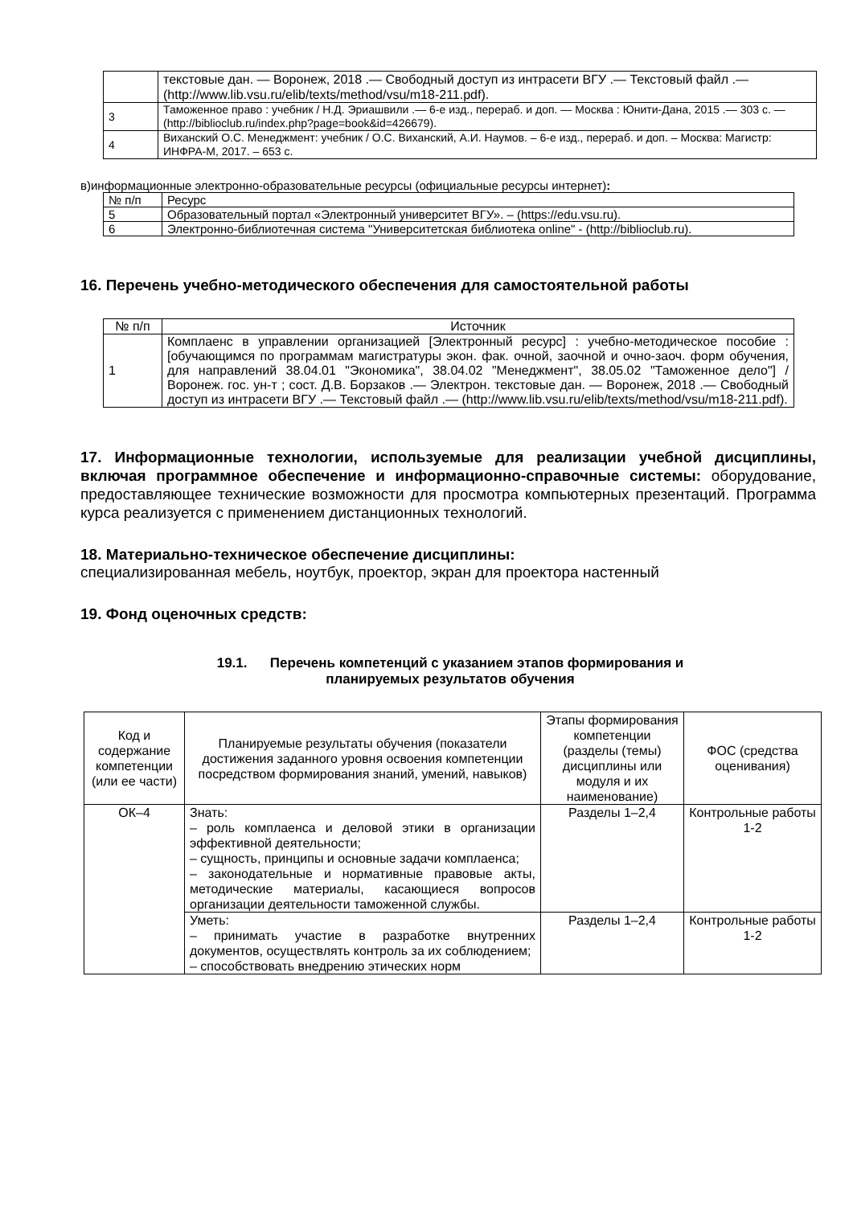| | текстовые дан. — Воронеж, 2018 .— Свободный доступ из интрасети ВГУ .— Текстовый файл .— (http://www.lib.vsu.ru/elib/texts/method/vsu/m18-211.pdf). |
| 3 | Таможенное право : учебник / Н.Д. Эриашвили .— 6-е изд., перераб. и доп. — Москва : Юнити-Дана, 2015 .— 303 с. — (http://biblioclub.ru/index.php?page=book&id=426679). |
| 4 | Виханский О.С. Менеджмент: учебник / О.С. Виханский, А.И. Наумов. – 6-е изд., перераб. и доп. – Москва: Магистр: ИНФРА-М, 2017. – 653 с. |
в)информационные электронно-образовательные ресурсы (официальные ресурсы интернет):
| № п/п | Ресурс |
| 5 | Образовательный портал «Электронный университет ВГУ». – (https://edu.vsu.ru). |
| 6 | Электронно-библиотечная система "Университетская библиотека online" - (http://biblioclub.ru). |
16. Перечень учебно-методического обеспечения для самостоятельной работы
| № п/п | Источник |
| 1 | Комплаенс в управлении организацией [Электронный ресурс] : учебно-методическое пособие : [обучающимся по программам магистратуры экон. фак. очной, заочной и очно-заоч. форм обучения, для направлений 38.04.01 "Экономика", 38.04.02 "Менеджмент", 38.05.02 "Таможенное дело"] / Воронеж. гос. ун-т ; сост. Д.В. Борзаков .— Электрон. текстовые дан. — Воронеж, 2018 .— Свободный доступ из интрасети ВГУ .— Текстовый файл .— (http://www.lib.vsu.ru/elib/texts/method/vsu/m18-211.pdf). |
17. Информационные технологии, используемые для реализации учебной дисциплины, включая программное обеспечение и информационно-справочные системы: оборудование, предоставляющее технические возможности для просмотра компьютерных презентаций. Программа курса реализуется с применением дистанционных технологий.
18. Материально-техническое обеспечение дисциплины:
специализированная мебель, ноутбук, проектор, экран для проектора настенный
19. Фонд оценочных средств:
19.1. Перечень компетенций с указанием этапов формирования и
планируемых результатов обучения
| Код и содержание компетенции (или ее части) | Планируемые результаты обучения (показатели достижения заданного уровня освоения компетенции посредством формирования знаний, умений, навыков) | Этапы формирования компетенции (разделы (темы) дисциплины или модуля и их наименование) | ФОС (средства оценивания) |
| --- | --- | --- | --- |
| ОК–4 | Знать: – роль комплаенса и деловой этики в организации эффективной деятельности; – сущность, принципы и основные задачи комплаенса; – законодательные и нормативные правовые акты, методические материалы, касающиеся вопросов организации деятельности таможенной службы. | Разделы 1–2,4 | Контрольные работы 1-2 |
| | Уметь: – принимать участие в разработке внутренних документов, осуществлять контроль за их соблюдением; – способствовать внедрению этических норм | Разделы 1–2,4 | Контрольные работы 1-2 |